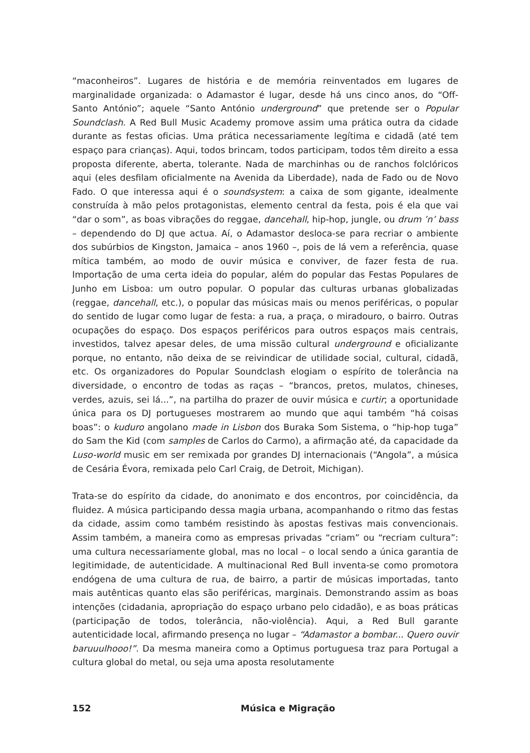“maconheiros”. Lugares de história e de memória reinventados em lugares de marginalidade organizada: o Adamastor é lugar, desde há uns cinco anos, do “Off-Santo António”; aquele “Santo António underground” que pretende ser o Popular Soundclash. A Red Bull Music Academy promove assim uma prática outra da cidade durante as festas oficias. Uma prática necessariamente legítima e cidadã (até tem espaço para crianças). Aqui, todos brincam, todos participam, todos têm direito a essa proposta diferente, aberta, tolerante. Nada de marchinhas ou de ranchos folclóricos aqui (eles desfilam oficialmente na Avenida da Liberdade), nada de Fado ou de Novo Fado. O que interessa aqui é o soundsystem: a caixa de som gigante, idealmente construída à mão pelos protagonistas, elemento central da festa, pois é ela que vai “dar o som”, as boas vibrações do reggae, dancehall, hip-hop, jungle, ou drum ’n’ bass – dependendo do DJ que actua. Aí, o Adamastor desloca-se para recriar o ambiente dos subúrbios de Kingston, Jamaica – anos 1960 –, pois de lá vem a referência, quase mítica também, ao modo de ouvir música e conviver, de fazer festa de rua. Importação de uma certa ideia do popular, além do popular das Festas Populares de Junho em Lisboa: um outro popular. O popular das culturas urbanas globalizadas (reggae, dancehall, etc.), o popular das músicas mais ou menos periféricas, o popular do sentido de lugar como lugar de festa: a rua, a praça, o miradouro, o bairro. Outras ocupações do espaço. Dos espaços periféricos para outros espaços mais centrais, investidos, talvez apesar deles, de uma missão cultural underground e oficializante porque, no entanto, não deixa de se reivindicar de utilidade social, cultural, cidadã, etc. Os organizadores do Popular Soundclash elogiam o espírito de tolerância na diversidade, o encontro de todas as raças – “brancos, pretos, mulatos, chineses, verdes, azuis, sei lá...”, na partilha do prazer de ouvir música e curtir; a oportunidade única para os DJ portugueses mostrarem ao mundo que aqui também “há coisas boas”: o kuduro angolano made in Lisbon dos Buraka Som Sistema, o “hip-hop tuga” do Sam the Kid (com samples de Carlos do Carmo), a afirmação até, da capacidade da Luso-world music em ser remixada por grandes DJ internacionais (“Angola”, a música de Cesária Évora, remixada pelo Carl Craig, de Detroit, Michigan).
Trata-se do espírito da cidade, do anonimato e dos encontros, por coincidência, da fluidez. A música participando dessa magia urbana, acompanhando o ritmo das festas da cidade, assim como também resistindo às apostas festivas mais convencionais. Assim também, a maneira como as empresas privadas “criam” ou “recriam cultura”: uma cultura necessariamente global, mas no local – o local sendo a única garantia de legitimidade, de autenticidade. A multinacional Red Bull inventa-se como promotora endógena de uma cultura de rua, de bairro, a partir de músicas importadas, tanto mais autênticas quanto elas são periféricas, marginais. Demonstrando assim as boas intenções (cidadania, apropriação do espaço urbano pelo cidadão), e as boas práticas (participação de todos, tolerância, não-violência). Aqui, a Red Bull garante autenticidade local, afirmando presença no lugar – “Adamastor a bombar... Quero ouvir baruuulhooo!”. Da mesma maneira como a Optimus portuguesa traz para Portugal a cultura global do metal, ou seja uma aposta resolutamente
152 Música e Migração